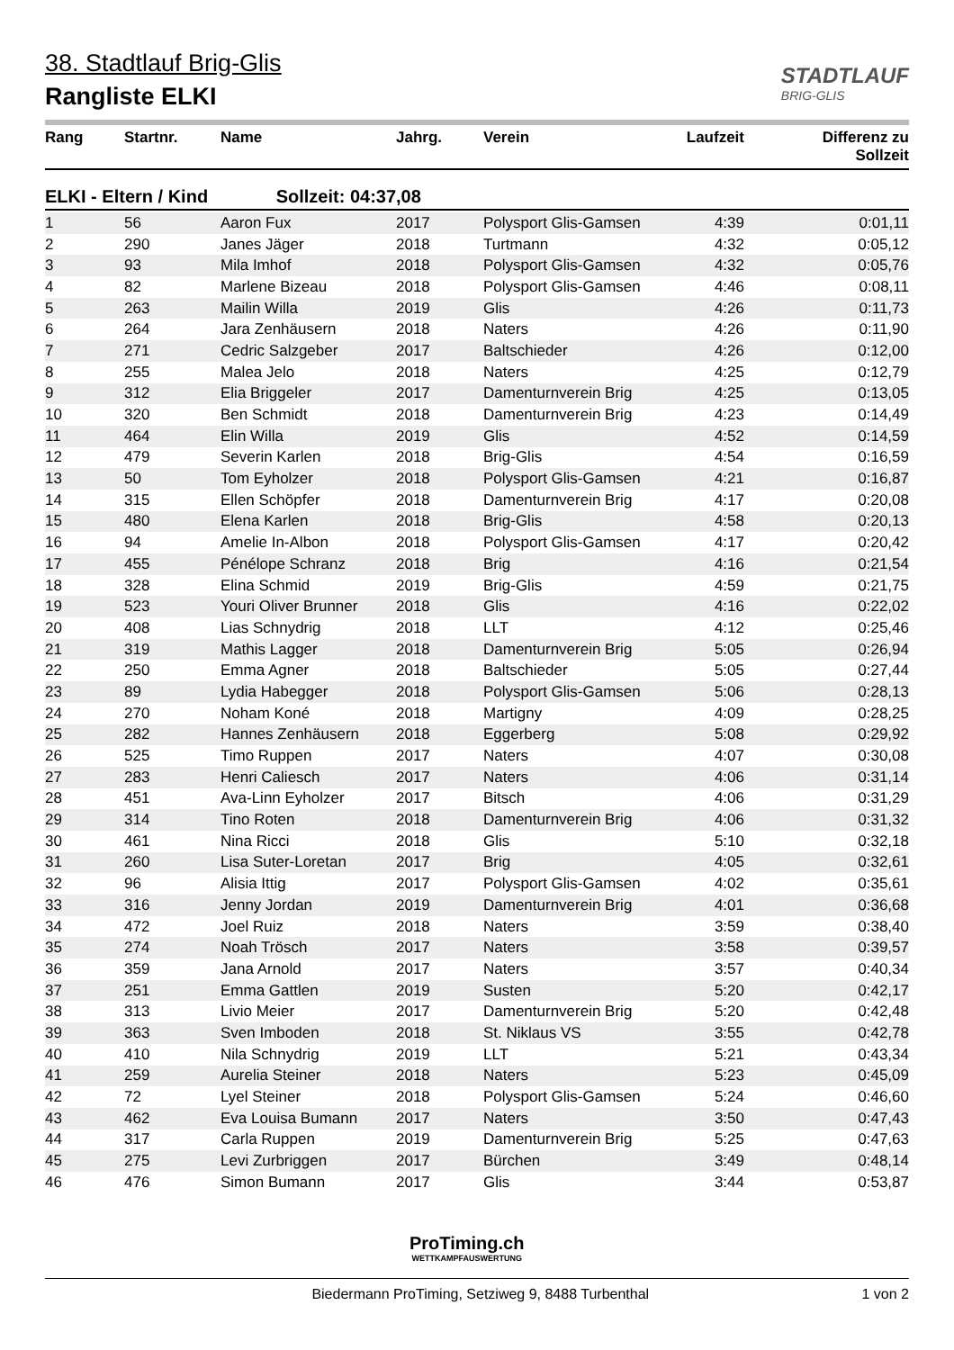38. Stadtlauf Brig-Glis
Rangliste ELKI
STADTLAUF
BRIG-GLIS
| Rang | Startnr. | Name | Jahrg. | Verein | Laufzeit | Differenz zu Sollzeit |
| --- | --- | --- | --- | --- | --- | --- |
ELKI - Eltern / Kind Sollzeit: 04:37,08
| 1 | 56 | Aaron Fux | 2017 | Polysport Glis-Gamsen | 4:39 | 0:01,11 |
| 2 | 290 | Janes Jäger | 2018 | Turtmann | 4:32 | 0:05,12 |
| 3 | 93 | Mila Imhof | 2018 | Polysport Glis-Gamsen | 4:32 | 0:05,76 |
| 4 | 82 | Marlene Bizeau | 2018 | Polysport Glis-Gamsen | 4:46 | 0:08,11 |
| 5 | 263 | Mailin Willa | 2019 | Glis | 4:26 | 0:11,73 |
| 6 | 264 | Jara Zenhäusern | 2018 | Naters | 4:26 | 0:11,90 |
| 7 | 271 | Cedric Salzgeber | 2017 | Baltschieder | 4:26 | 0:12,00 |
| 8 | 255 | Malea Jelo | 2018 | Naters | 4:25 | 0:12,79 |
| 9 | 312 | Elia Briggeler | 2017 | Damenturnverein Brig | 4:25 | 0:13,05 |
| 10 | 320 | Ben Schmidt | 2018 | Damenturnverein Brig | 4:23 | 0:14,49 |
| 11 | 464 | Elin Willa | 2019 | Glis | 4:52 | 0:14,59 |
| 12 | 479 | Severin Karlen | 2018 | Brig-Glis | 4:54 | 0:16,59 |
| 13 | 50 | Tom Eyholzer | 2018 | Polysport Glis-Gamsen | 4:21 | 0:16,87 |
| 14 | 315 | Ellen Schöpfer | 2018 | Damenturnverein Brig | 4:17 | 0:20,08 |
| 15 | 480 | Elena Karlen | 2018 | Brig-Glis | 4:58 | 0:20,13 |
| 16 | 94 | Amelie In-Albon | 2018 | Polysport Glis-Gamsen | 4:17 | 0:20,42 |
| 17 | 455 | Pénélope Schranz | 2018 | Brig | 4:16 | 0:21,54 |
| 18 | 328 | Elina Schmid | 2019 | Brig-Glis | 4:59 | 0:21,75 |
| 19 | 523 | Youri Oliver Brunner | 2018 | Glis | 4:16 | 0:22,02 |
| 20 | 408 | Lias Schnydrig | 2018 | LLT | 4:12 | 0:25,46 |
| 21 | 319 | Mathis Lagger | 2018 | Damenturnverein Brig | 5:05 | 0:26,94 |
| 22 | 250 | Emma Agner | 2018 | Baltschieder | 5:05 | 0:27,44 |
| 23 | 89 | Lydia Habegger | 2018 | Polysport Glis-Gamsen | 5:06 | 0:28,13 |
| 24 | 270 | Noham Koné | 2018 | Martigny | 4:09 | 0:28,25 |
| 25 | 282 | Hannes Zenhäusern | 2018 | Eggerberg | 5:08 | 0:29,92 |
| 26 | 525 | Timo Ruppen | 2017 | Naters | 4:07 | 0:30,08 |
| 27 | 283 | Henri Caliesch | 2017 | Naters | 4:06 | 0:31,14 |
| 28 | 451 | Ava-Linn Eyholzer | 2017 | Bitsch | 4:06 | 0:31,29 |
| 29 | 314 | Tino Roten | 2018 | Damenturnverein Brig | 4:06 | 0:31,32 |
| 30 | 461 | Nina Ricci | 2018 | Glis | 5:10 | 0:32,18 |
| 31 | 260 | Lisa Suter-Loretan | 2017 | Brig | 4:05 | 0:32,61 |
| 32 | 96 | Alisia Ittig | 2017 | Polysport Glis-Gamsen | 4:02 | 0:35,61 |
| 33 | 316 | Jenny Jordan | 2019 | Damenturnverein Brig | 4:01 | 0:36,68 |
| 34 | 472 | Joel Ruiz | 2018 | Naters | 3:59 | 0:38,40 |
| 35 | 274 | Noah Trösch | 2017 | Naters | 3:58 | 0:39,57 |
| 36 | 359 | Jana Arnold | 2017 | Naters | 3:57 | 0:40,34 |
| 37 | 251 | Emma Gattlen | 2019 | Susten | 5:20 | 0:42,17 |
| 38 | 313 | Livio Meier | 2017 | Damenturnverein Brig | 5:20 | 0:42,48 |
| 39 | 363 | Sven Imboden | 2018 | St. Niklaus VS | 3:55 | 0:42,78 |
| 40 | 410 | Nila Schnydrig | 2019 | LLT | 5:21 | 0:43,34 |
| 41 | 259 | Aurelia Steiner | 2018 | Naters | 5:23 | 0:45,09 |
| 42 | 72 | Lyel Steiner | 2018 | Polysport Glis-Gamsen | 5:24 | 0:46,60 |
| 43 | 462 | Eva Louisa Bumann | 2017 | Naters | 3:50 | 0:47,43 |
| 44 | 317 | Carla Ruppen | 2019 | Damenturnverein Brig | 5:25 | 0:47,63 |
| 45 | 275 | Levi Zurbriggen | 2017 | Bürchen | 3:49 | 0:48,14 |
| 46 | 476 | Simon Bumann | 2017 | Glis | 3:44 | 0:53,87 |
ProTiming.ch
WETTKAMPFAUSWERTUNG
Biedermann ProTiming, Setziweg 9, 8488 Turbenthal
1 von 2